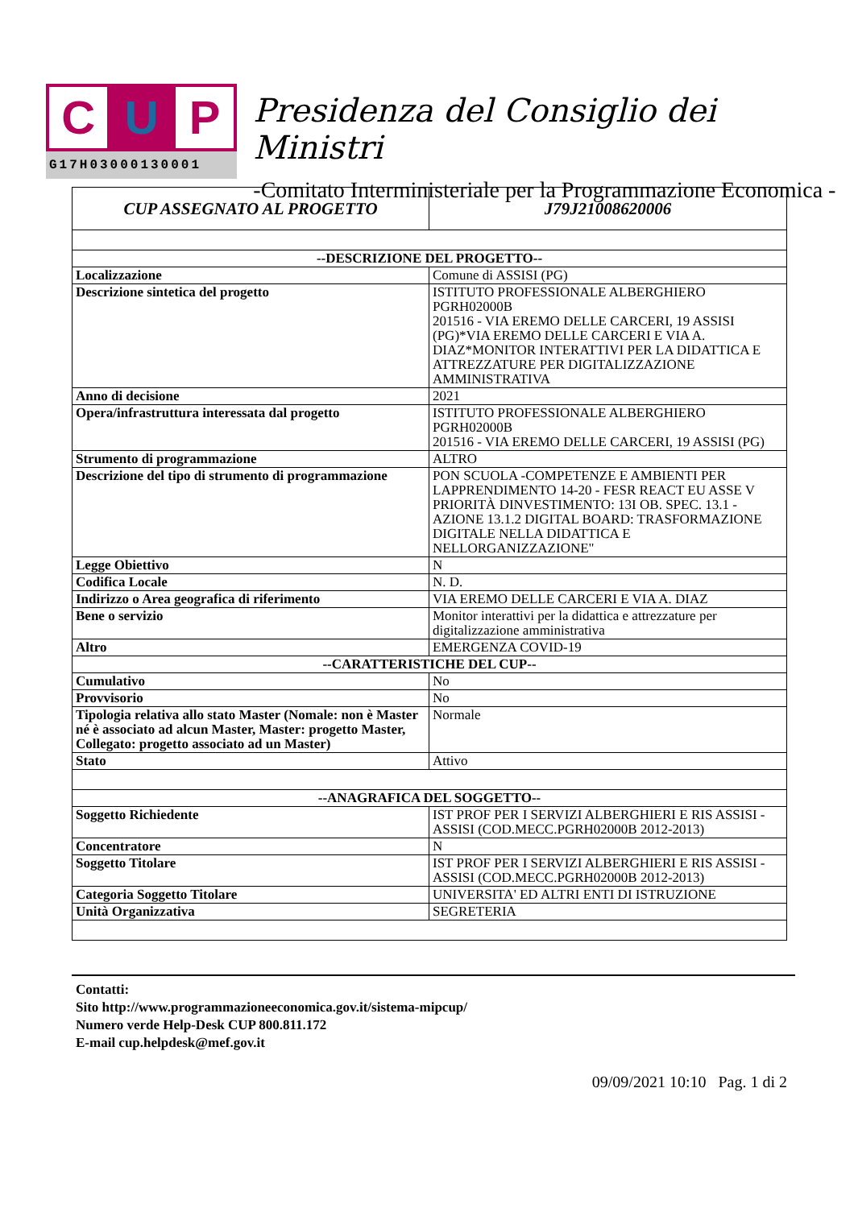C U P
G17H03000130001
Presidenza del Consiglio dei Ministri
-Comitato Interministeriale per la Programmazione Economica -
| CUP ASSEGNATO AL PROGETTO | J79J21008620006 |
| --DESCRIZIONE DEL PROGETTO-- | |
| Localizzazione | Comune di ASSISI (PG) |
| Descrizione sintetica del progetto | ISTITUTO PROFESSIONALE ALBERGHIERO PGRH02000B 201516 - VIA EREMO DELLE CARCERI, 19 ASSISI (PG)*VIA EREMO DELLE CARCERI E VIA A. DIAZ*MONITOR INTERATTIVI PER LA DIDATTICA E ATTREZZATURE PER DIGITALIZZAZIONE AMMINISTRATIVA |
| Anno di decisione | 2021 |
| Opera/infrastruttura interessata dal progetto | ISTITUTO PROFESSIONALE ALBERGHIERO PGRH02000B 201516 - VIA EREMO DELLE CARCERI, 19 ASSISI (PG) |
| Strumento di programmazione | ALTRO |
| Descrizione del tipo di strumento di programmazione | PON SCUOLA -COMPETENZE E AMBIENTI PER LAPPRENDIMENTO 14-20 - FESR REACT EU ASSE V PRIORITÀ DINVESTIMENTO: 13I OB. SPEC. 13.1 - AZIONE 13.1.2 DIGITAL BOARD: TRASFORMAZIONE DIGITALE NELLA DIDATTICA E NELLORGANIZZAZIONE" |
| Legge Obiettivo | N |
| Codifica Locale | N. D. |
| Indirizzo o Area geografica di riferimento | VIA EREMO DELLE CARCERI E VIA A. DIAZ |
| Bene o servizio | Monitor interattivi per la didattica e attrezzature per digitalizzazione amministrativa |
| Altro | EMERGENZA COVID-19 |
| --CARATTERISTICHE DEL CUP-- | |
| Cumulativo | No |
| Provvisorio | No |
| Tipologia relativa allo stato Master (Nomale: non è Master né è associato ad alcun Master, Master: progetto Master, Collegato: progetto associato ad un Master) | Normale |
| Stato | Attivo |
| --ANAGRAFICA DEL SOGGETTO-- | |
| Soggetto Richiedente | IST PROF PER I SERVIZI ALBERGHIERI E RIS ASSISI - ASSISI (COD.MECC.PGRH02000B 2012-2013) |
| Concentratore | N |
| Soggetto Titolare | IST PROF PER I SERVIZI ALBERGHIERI E RIS ASSISI - ASSISI (COD.MECC.PGRH02000B 2012-2013) |
| Categoria Soggetto Titolare | UNIVERSITA' ED ALTRI ENTI DI ISTRUZIONE |
| Unità Organizzativa | SEGRETERIA |
Contatti:
Sito http://www.programmazioneeconomica.gov.it/sistema-mipcup/
Numero verde Help-Desk CUP 800.811.172
E-mail cup.helpdesk@mef.gov.it
09/09/2021 10:10 Pag. 1 di 2